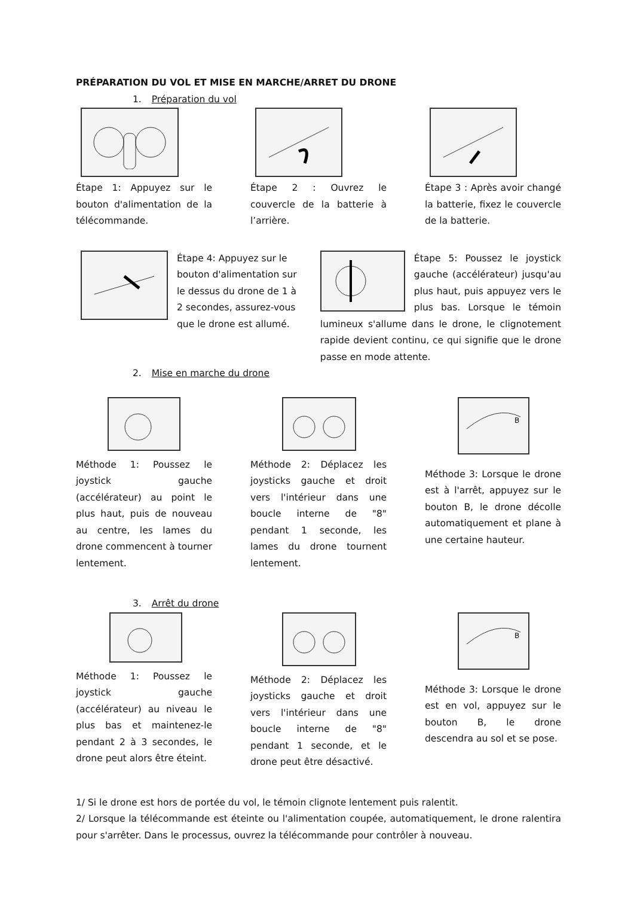PRÉPARATION DU VOL ET MISE EN MARCHE/ARRET DU DRONE
1. Préparation du vol
Étape 1: Appuyez sur le bouton d'alimentation de la télécommande.
Étape 2 : Ouvrez le couvercle de la batterie à l’arrière.
Étape 3 : Après avoir changé la batterie, fixez le couvercle de la batterie.
Étape 4: Appuyez sur le bouton d'alimentation sur le dessus du drone de 1 à 2 secondes, assurez-vous que le drone est allumé.
Étape 5: Poussez le joystick gauche (accélérateur) jusqu'au plus haut, puis appuyez vers le plus bas. Lorsque le témoin lumineux s'allume dans le drone, le clignotement rapide devient continu, ce qui signifie que le drone passe en mode attente.
2. Mise en marche du drone
Méthode 1: Poussez le joystick gauche (accélérateur) au point le plus haut, puis de nouveau au centre, les lames du drone commencent à tourner lentement.
Méthode 2: Déplacez les joysticks gauche et droit vers l'intérieur dans une boucle interne de "8" pendant 1 seconde, les lames du drone tournent lentement.
B
Méthode 3: Lorsque le drone est à l'arrêt, appuyez sur le bouton B, le drone décolle automatiquement et plane à une certaine hauteur.
3. Arrêt du drone
Méthode 1: Poussez le joystick gauche (accélérateur) au niveau le plus bas et maintenez-le pendant 2 à 3 secondes, le drone peut alors être éteint.
Méthode 2: Déplacez les joysticks gauche et droit vers l'intérieur dans une boucle interne de "8" pendant 1 seconde, et le drone peut être désactivé.
B
Méthode 3: Lorsque le drone est en vol, appuyez sur le bouton B, le drone descendra au sol et se pose.
1/ Si le drone est hors de portée du vol, le témoin clignote lentement puis ralentit.
2/ Lorsque la télécommande est éteinte ou l'alimentation coupée, automatiquement, le drone ralentira pour s'arrêter. Dans le processus, ouvrez la télécommande pour contrôler à nouveau.